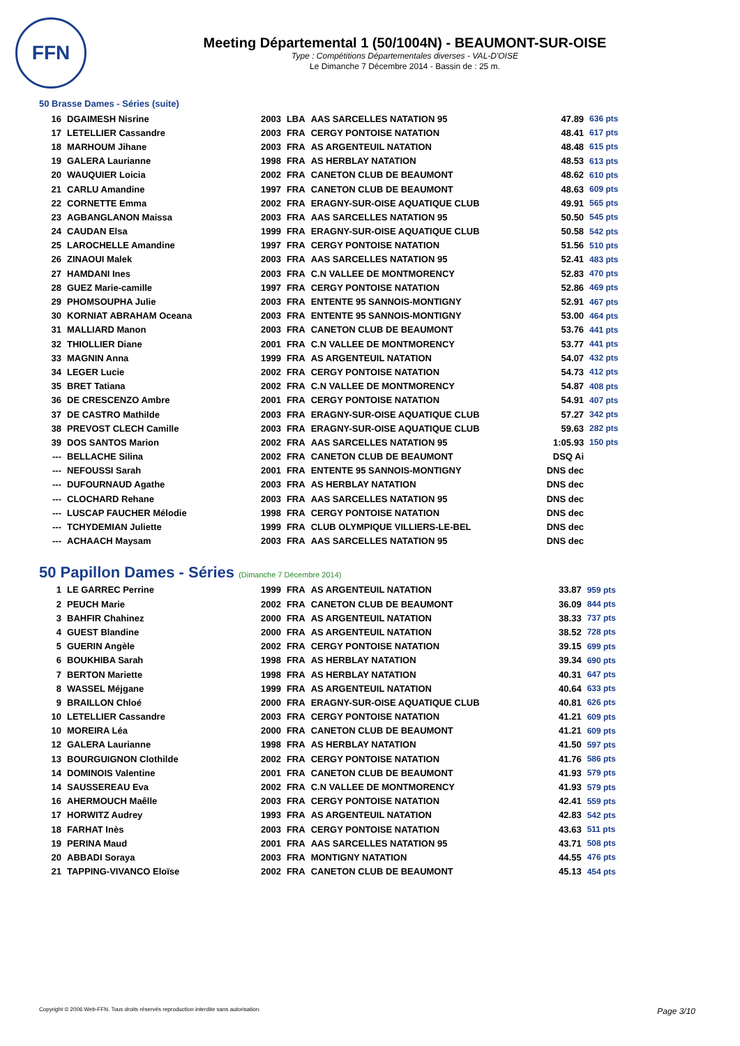FFN
Meeting Départemental 1 (50/1004N) - BEAUMONT-SUR-OISE
Type : Compétitions Départementales diverses - VAL-D'OISE
Le Dimanche 7 Décembre 2014 - Bassin de : 25 m.
50 Brasse Dames - Séries (suite)
| 16 | DGAIMESH Nisrine | 2003 | LBA | AAS SARCELLES NATATION 95 | 47.89 | 636 pts |
| 17 | LETELLIER Cassandre | 2003 | FRA | CERGY PONTOISE NATATION | 48.41 | 617 pts |
| 18 | MARHOUM Jihane | 2003 | FRA | AS ARGENTEUIL NATATION | 48.48 | 615 pts |
| 19 | GALERA Laurianne | 1998 | FRA | AS HERBLAY NATATION | 48.53 | 613 pts |
| 20 | WAUQUIER Loicia | 2002 | FRA | CANETON CLUB DE BEAUMONT | 48.62 | 610 pts |
| 21 | CARLU Amandine | 1997 | FRA | CANETON CLUB DE BEAUMONT | 48.63 | 609 pts |
| 22 | CORNETTE Emma | 2002 | FRA | ERAGNY-SUR-OISE AQUATIQUE CLUB | 49.91 | 565 pts |
| 23 | AGBANGLANON Maissa | 2003 | FRA | AAS SARCELLES NATATION 95 | 50.50 | 545 pts |
| 24 | CAUDAN Elsa | 1999 | FRA | ERAGNY-SUR-OISE AQUATIQUE CLUB | 50.58 | 542 pts |
| 25 | LAROCHELLE Amandine | 1997 | FRA | CERGY PONTOISE NATATION | 51.56 | 510 pts |
| 26 | ZINAOUI Malek | 2003 | FRA | AAS SARCELLES NATATION 95 | 52.41 | 483 pts |
| 27 | HAMDANI Ines | 2003 | FRA | C.N VALLEE DE MONTMORENCY | 52.83 | 470 pts |
| 28 | GUEZ Marie-camille | 1997 | FRA | CERGY PONTOISE NATATION | 52.86 | 469 pts |
| 29 | PHOMSOUPHA Julie | 2003 | FRA | ENTENTE 95 SANNOIS-MONTIGNY | 52.91 | 467 pts |
| 30 | KORNIAT ABRAHAM Oceana | 2003 | FRA | ENTENTE 95 SANNOIS-MONTIGNY | 53.00 | 464 pts |
| 31 | MALLIARD Manon | 2003 | FRA | CANETON CLUB DE BEAUMONT | 53.76 | 441 pts |
| 32 | THIOLLIER Diane | 2001 | FRA | C.N VALLEE DE MONTMORENCY | 53.77 | 441 pts |
| 33 | MAGNIN Anna | 1999 | FRA | AS ARGENTEUIL NATATION | 54.07 | 432 pts |
| 34 | LEGER Lucie | 2002 | FRA | CERGY PONTOISE NATATION | 54.73 | 412 pts |
| 35 | BRET Tatiana | 2002 | FRA | C.N VALLEE DE MONTMORENCY | 54.87 | 408 pts |
| 36 | DE CRESCENZO Ambre | 2001 | FRA | CERGY PONTOISE NATATION | 54.91 | 407 pts |
| 37 | DE CASTRO Mathilde | 2003 | FRA | ERAGNY-SUR-OISE AQUATIQUE CLUB | 57.27 | 342 pts |
| 38 | PREVOST CLECH Camille | 2003 | FRA | ERAGNY-SUR-OISE AQUATIQUE CLUB | 59.63 | 282 pts |
| 39 | DOS SANTOS Marion | 2002 | FRA | AAS SARCELLES NATATION 95 | 1:05.93 | 150 pts |
| --- | BELLACHE Silina | 2002 | FRA | CANETON CLUB DE BEAUMONT | DSQ Ai | |
| --- | NEFOUSSI Sarah | 2001 | FRA | ENTENTE 95 SANNOIS-MONTIGNY | DNS dec | |
| --- | DUFOURNAUD Agathe | 2003 | FRA | AS HERBLAY NATATION | DNS dec | |
| --- | CLOCHARD Rehane | 2003 | FRA | AAS SARCELLES NATATION 95 | DNS dec | |
| --- | LUSCAP FAUCHER Mélodie | 1998 | FRA | CERGY PONTOISE NATATION | DNS dec | |
| --- | TCHYDEMIAN Juliette | 1999 | FRA | CLUB OLYMPIQUE VILLIERS-LE-BEL | DNS dec | |
| --- | ACHAACH Maysam | 2003 | FRA | AAS SARCELLES NATATION 95 | DNS dec | |
50 Papillon Dames - Séries (Dimanche 7 Décembre 2014)
| 1 | LE GARREC Perrine | 1999 | FRA | AS ARGENTEUIL NATATION | 33.87 | 959 pts |
| 2 | PEUCH Marie | 2002 | FRA | CANETON CLUB DE BEAUMONT | 36.09 | 844 pts |
| 3 | BAHFIR Chahinez | 2000 | FRA | AS ARGENTEUIL NATATION | 38.33 | 737 pts |
| 4 | GUEST Blandine | 2000 | FRA | AS ARGENTEUIL NATATION | 38.52 | 728 pts |
| 5 | GUERIN Angèle | 2002 | FRA | CERGY PONTOISE NATATION | 39.15 | 699 pts |
| 6 | BOUKHIBA Sarah | 1998 | FRA | AS HERBLAY NATATION | 39.34 | 690 pts |
| 7 | BERTON Mariette | 1998 | FRA | AS HERBLAY NATATION | 40.31 | 647 pts |
| 8 | WASSEL Méjgane | 1999 | FRA | AS ARGENTEUIL NATATION | 40.64 | 633 pts |
| 9 | BRAILLON Chloé | 2000 | FRA | ERAGNY-SUR-OISE AQUATIQUE CLUB | 40.81 | 626 pts |
| 10 | LETELLIER Cassandre | 2003 | FRA | CERGY PONTOISE NATATION | 41.21 | 609 pts |
| 10 | MOREIRA Léa | 2000 | FRA | CANETON CLUB DE BEAUMONT | 41.21 | 609 pts |
| 12 | GALERA Laurianne | 1998 | FRA | AS HERBLAY NATATION | 41.50 | 597 pts |
| 13 | BOURGUIGNON Clothilde | 2002 | FRA | CERGY PONTOISE NATATION | 41.76 | 586 pts |
| 14 | DOMINOIS Valentine | 2001 | FRA | CANETON CLUB DE BEAUMONT | 41.93 | 579 pts |
| 14 | SAUSSEREAU Eva | 2002 | FRA | C.N VALLEE DE MONTMORENCY | 41.93 | 579 pts |
| 16 | AHERMOUCH Maêlle | 2003 | FRA | CERGY PONTOISE NATATION | 42.41 | 559 pts |
| 17 | HORWITZ Audrey | 1993 | FRA | AS ARGENTEUIL NATATION | 42.83 | 542 pts |
| 18 | FARHAT Inès | 2003 | FRA | CERGY PONTOISE NATATION | 43.63 | 511 pts |
| 19 | PERINA Maud | 2001 | FRA | AAS SARCELLES NATATION 95 | 43.71 | 508 pts |
| 20 | ABBADI Soraya | 2003 | FRA | MONTIGNY NATATION | 44.55 | 476 pts |
| 21 | TAPPING-VIVANCO Eloïse | 2002 | FRA | CANETON CLUB DE BEAUMONT | 45.13 | 454 pts |
Copyright © 2006 Web-FFN. Tous droits réservés reproduction interdite sans autorisation. Page 3/10